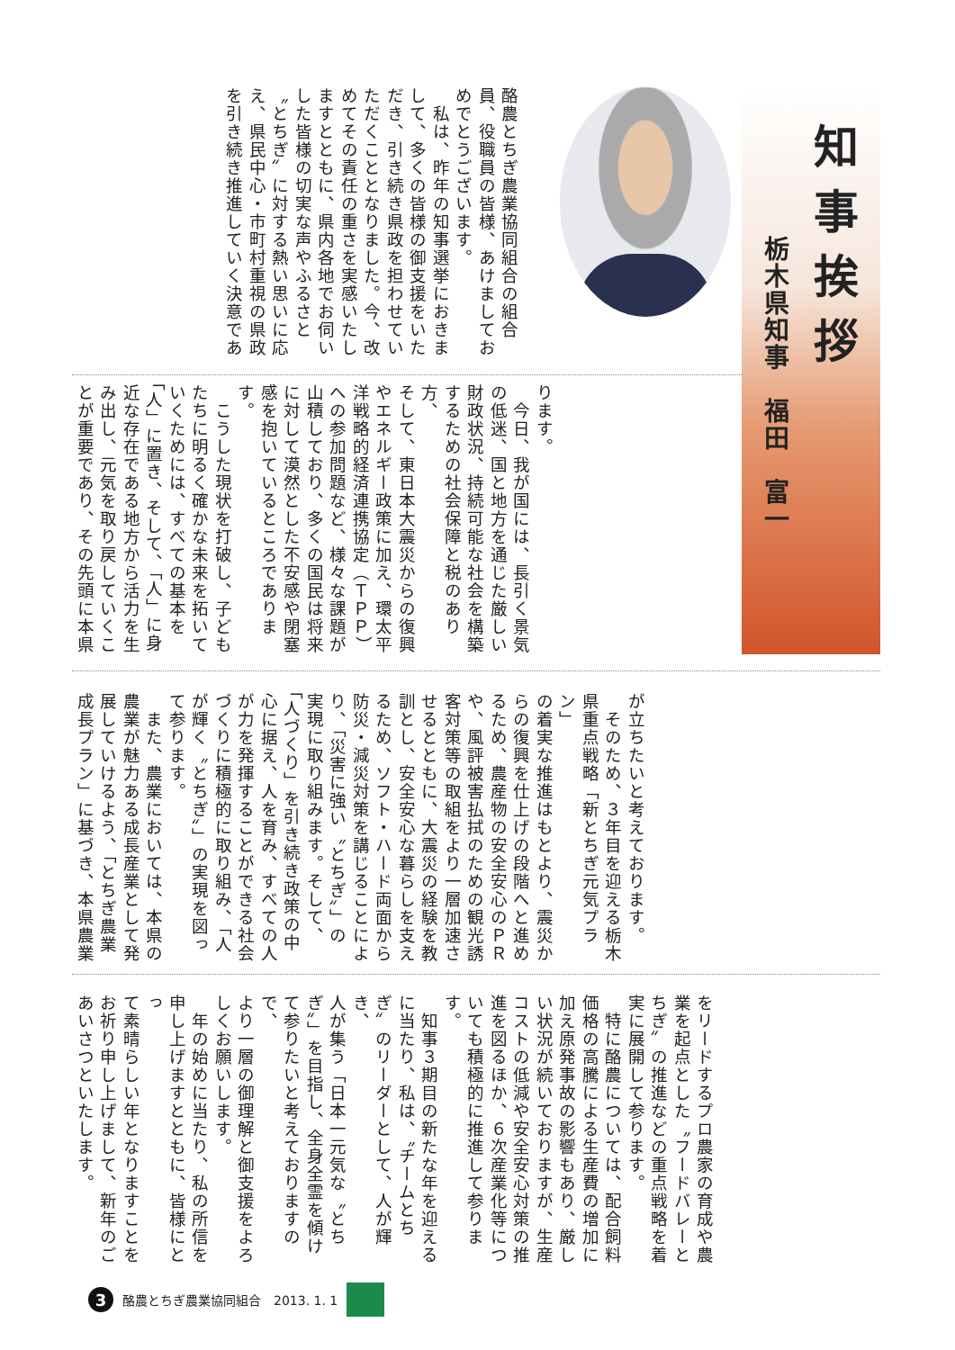知事挨拶
栃木県知事　福田　富一
酪農とちぎ農業協同組合の組合
員、役職員の皆様、あけましてお
めでとうございます。
　私は、昨年の知事選挙におきま
して、多くの皆様の御支援をいた
だき、引き続き県政を担わせてい
ただくこととなりました。今、改
めてその責任の重さを実感いたし
ますとともに、県内各地でお伺い
した皆様の切実な声やふるさと
〝とちぎ〟に対する熱い思いに応
え、県民中心・市町村重視の県政
を引き続き推進していく決意であ
ります。
　今日、我が国には、長引く景気
の低迷、国と地方を通じた厳しい
財政状況、持続可能な社会を構築
するための社会保障と税のあり方、
そして、東日本大震災からの復興
やエネルギー政策に加え、環太平
洋戦略的経済連携協定（ＴＰＰ）
への参加問題など、様々な課題が
山積しており、多くの国民は将来
に対して漠然とした不安感や閉塞
感を抱いているところであります。
　こうした現状を打破し、子ども
たちに明るく確かな未来を拓いて
いくためには、すべての基本を
「人」に置き、そして、「人」に身
近な存在である地方から活力を生
み出し、元気を取り戻していくこ
とが重要であり、その先頭に本県
が立ちたいと考えております。
　そのため、３年目を迎える栃木
県重点戦略「新とちぎ元気プラン」
の着実な推進はもとより、震災か
らの復興を仕上げの段階へと進め
るため、農産物の安全安心のＰＲ
や、風評被害払拭のための観光誘
客対策等の取組をより一層加速さ
せるとともに、大震災の経験を教
訓とし、安全安心な暮らしを支え
るため、ソフト・ハード両面から
防災・減災対策を講じることによ
り、「災害に強い〝とちぎ〟」の
実現に取り組みます。そして、
「人づくり」を引き続き政策の中
心に据え、人を育み、すべての人
が力を発揮することができる社会
づくりに積極的に取り組み、「人
が輝く〝とちぎ〟」の実現を図っ
て参ります。
　また、農業においては、本県の
農業が魅力ある成長産業として発
展していけるよう、「とちぎ農業
成長プラン」に基づき、本県農業
をリードするプロ農家の育成や農
業を起点とした〝フードバレーと
ちぎ〟の推進などの重点戦略を着
実に展開して参ります。
　特に酪農については、配合飼料
価格の高騰による生産費の増加に
加え原発事故の影響もあり、厳し
い状況が続いておりますが、生産
コストの低減や安全安心対策の推
進を図るほか、６次産業化等につ
いても積極的に推進して参ります。
　知事３期目の新たな年を迎える
に当たり、私は、〝チームとち
ぎ〟のリーダーとして、人が輝き、
人が集う「日本一元気な〝とち
ぎ〟」を目指し、全身全霊を傾け
て参りたいと考えておりますので、
より一層の御理解と御支援をよろ
しくお願いします。
　年の始めに当たり、私の所信を
申し上げますとともに、皆様にとっ
て素晴らしい年となりますことを
お祈り申し上げまして、新年のご
あいさつといたします。
3 酪農とちぎ農業協同組合　2013. 1. 1